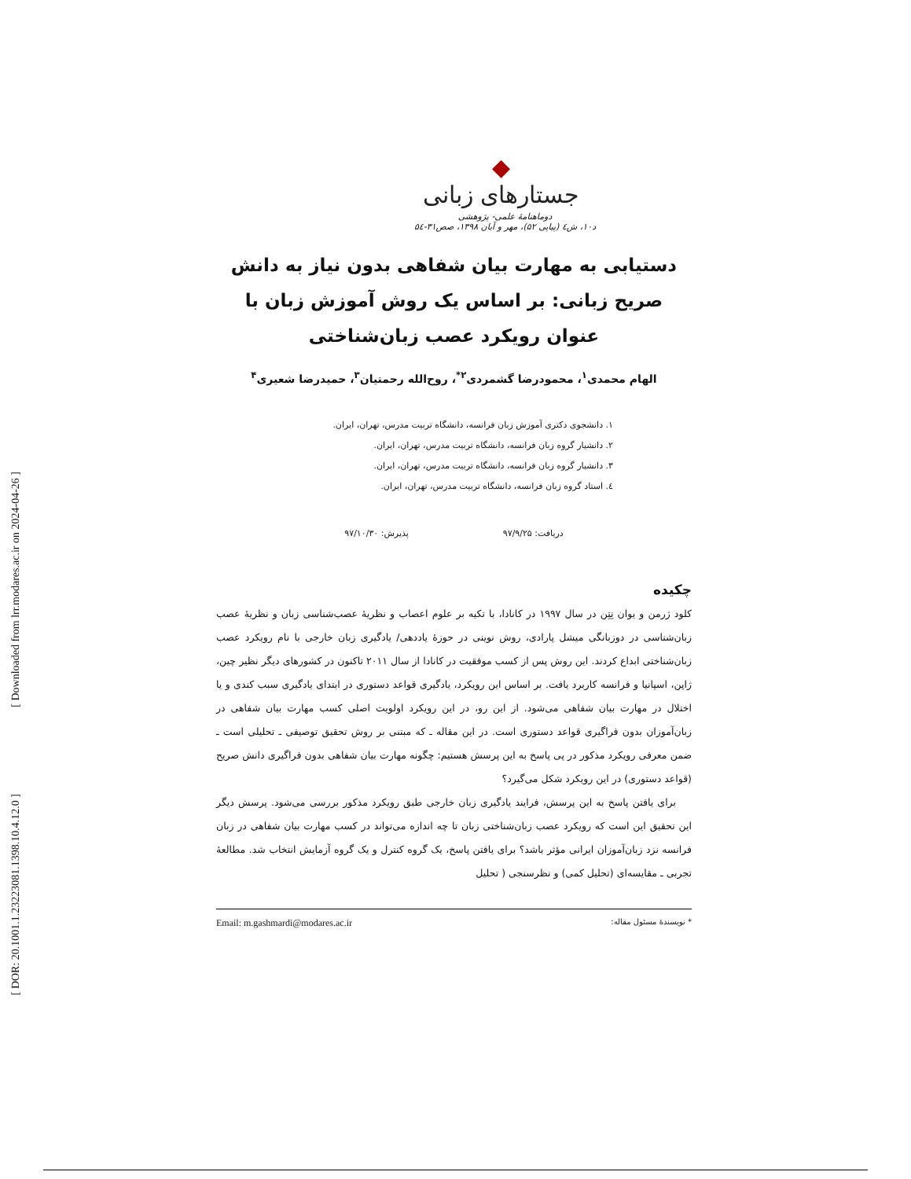[ Downloaded from lrr.modares.ac.ir on 2024-04-26 ]
[ DOR: 20.1001.1.23223081.1398.10.4.12.0 ]
◆
جستارهای زبانی
دوماهنامهٔ علمی- پژوهشی
د۱۰، ش٤ (پیاپی ۵۲)، مهر و آبان ۱۳۹۸، صص۳۱-۵٤
دستیابی به مهارت بیان شفاهی بدون نیاز به دانش صریح زبانی: بر اساس یک روش آموزش زبان با عنوان رویکرد عصب زبان‌شناختی
الهام محمدی<sup>۱</sup>، محمودرضا گشمردی<sup>۲*</sup>، روح‌الله رحمتیان<sup>۳</sup>، حمیدرضا شعیری<sup>۴</sup>
۱. دانشجوی دکتری آموزش زبان فرانسه، دانشگاه تربیت مدرس، تهران، ایران.
۲. دانشیار گروه زبان فرانسه، دانشگاه تربیت مدرس، تهران، ایران.
۳. دانشیار گروه زبان فرانسه، دانشگاه تربیت مدرس، تهران، ایران.
٤. استاد گروه زبان فرانسه، دانشگاه تربیت مدرس، تهران، ایران.
دریافت: ۹۷/۹/۲۵ پذیرش: ۹۷/۱۰/۳۰
چکیده
کلود ژرمن و یوان نِتِن در سال ۱۹۹۷ در کانادا، با تکیه بر علوم اعصاب و نظریهٔ عصب‌شناسی زبان و نظریهٔ عصب زبان‌شناسی در دوزبانگی میشل پارادی، روش نوینی در حوزهٔ یاددهی/ یادگیری زبان خارجی با نام رویکرد عصب زبان‌شناختی ابداع کردند. این روش پس از کسب موفقیت در کانادا از سال ۲۰۱۱ تاکنون در کشورهای دیگر نظیر چین، ژاپن، اسپانیا و فرانسه کاربرد یافت. بر اساس این رویکرد، یادگیری قواعد دستوری در ابتدای یادگیری سبب کندی و یا اختلال در مهارت بیان شفاهی می‌شود. از این رو، در این رویکرد اولویت اصلی کسب مهارت بیان شفاهی در زبان‌آموزان بدون فراگیری قواعد دستوری است. در این مقاله ـ که مبتنی بر روش تحقیق توصیفی ـ تحلیلی است ـ ضمن معرفی رویکرد مذکور در پی پاسخ به این پرسش هستیم: چگونه مهارت بیان شفاهی بدون فراگیری دانش صریح (قواعد دستوری) در این رویکرد شکل می‌گیرد؟
برای یافتن پاسخ به این پرسش، فرایند یادگیری زبان خارجی طبق رویکرد مذکور بررسی می‌شود. پرسش دیگر این تحقیق این است که رویکرد عصب زبان‌شناختی زبان تا چه اندازه می‌تواند در کسب مهارت بیان شفاهی در زبان فرانسه نزد زبان‌آموزان ایرانی مؤثر باشد؟ برای یافتن پاسخ، یک گروه کنترل و یک گروه آزمایش انتخاب شد. مطالعهٔ تجربی ـ مقایسه‌ای (تحلیل کمی) و نظرسنجی ( تحلیل
* نویسندهٔ مسئول مقاله: Email: m.gashmardi@modares.ac.ir